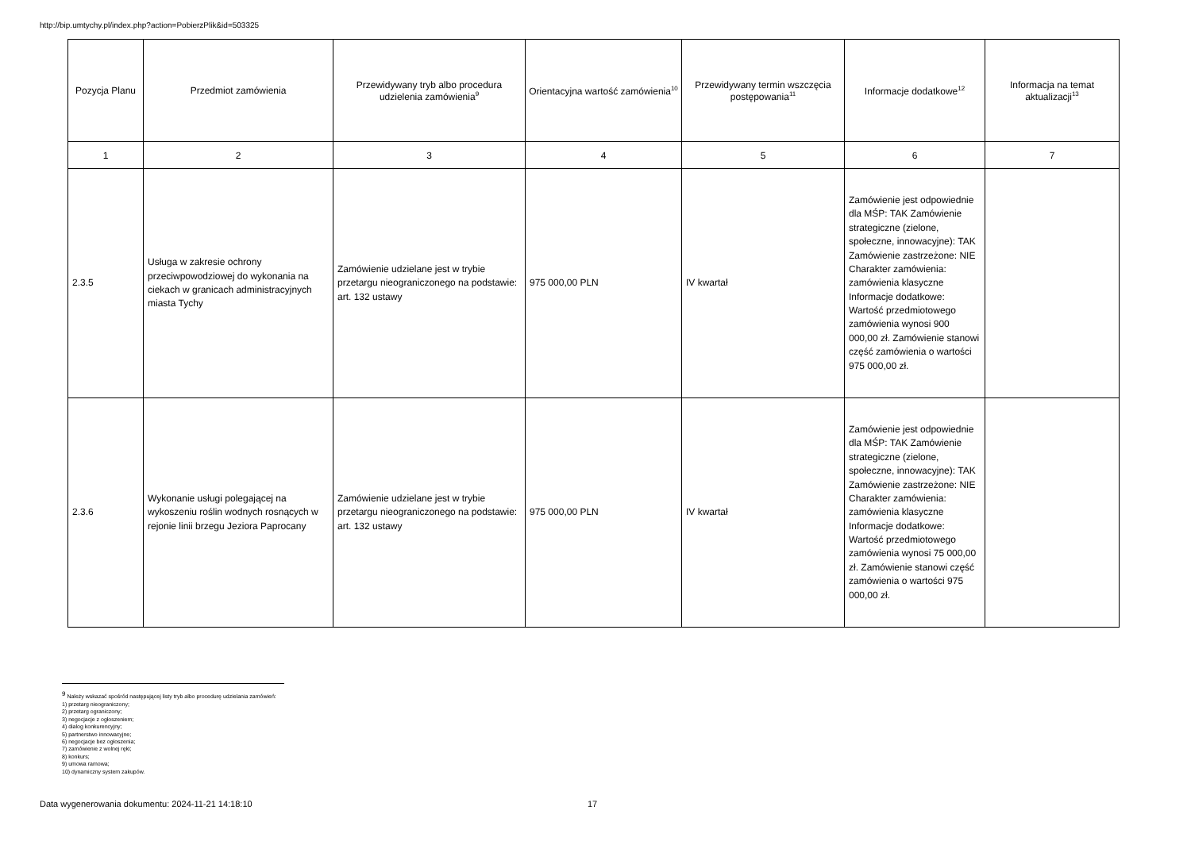http://bip.umtychy.pl/index.php?action=PobierzPlik&id=503325
| Pozycja Planu | Przedmiot zamówienia | Przewidywany tryb albo procedura udzielenia zamówienia<sup>9</sup> | Orientacyjna wartość zamówienia<sup>10</sup> | Przewidywany termin wszczęcia postępowania<sup>11</sup> | Informacje dodatkowe<sup>12</sup> | Informacja na temat aktualizacji<sup>13</sup> |
| --- | --- | --- | --- | --- | --- | --- |
| 1 | 2 | 3 | 4 | 5 | 6 | 7 |
| 2.3.5 | Usługa w zakresie ochrony przeciwpowodziowej do wykonania na ciekach w granicach administracyjnych miasta Tychy | Zamówienie udzielane jest w trybie przetargu nieograniczonego na podstawie: art. 132 ustawy | 975 000,00 PLN | IV kwartał | Zamówienie jest odpowiednie dla MŚP: TAK Zamówienie strategiczne (zielone, społeczne, innowacyjne): TAK Zamówienie zastrzeżone: NIE Charakter zamówienia: zamówienia klasyczne Informacje dodatkowe: Wartość przedmiotowego zamówienia wynosi 900 000,00 zł. Zamówienie stanowi część zamówienia o wartości 975 000,00 zł. | |
| 2.3.6 | Wykonanie usługi polegającej na wykoszeniu roślin wodnych rosnących w rejonie linii brzegu Jeziora Paprocany | Zamówienie udzielane jest w trybie przetargu nieograniczonego na podstawie: art. 132 ustawy | 975 000,00 PLN | IV kwartał | Zamówienie jest odpowiednie dla MŚP: TAK Zamówienie strategiczne (zielone, społeczne, innowacyjne): TAK Zamówienie zastrzeżone: NIE Charakter zamówienia: zamówienia klasyczne Informacje dodatkowe: Wartość przedmiotowego zamówienia wynosi 75 000,00 zł. Zamówienie stanowi część zamówienia o wartości 975 000,00 zł. | |
<sup>9</sup> Należy wskazać spośród następującej listy tryb albo procedurę udzielania zamówień:
1) przetarg nieograniczony;
2) przetarg ograniczony;
3) negocjacje z ogłoszeniem;
4) dialog konkurencyjny;
5) partnerstwo innowacyjne;
6) negocjacje bez ogłoszenia;
7) zamówienie z wolnej ręki;
8) konkurs;
9) umowa ramowa;
10) dynamiczny system zakupów.
Data wygenerowania dokumentu: 2024-11-21 14:18:10 17